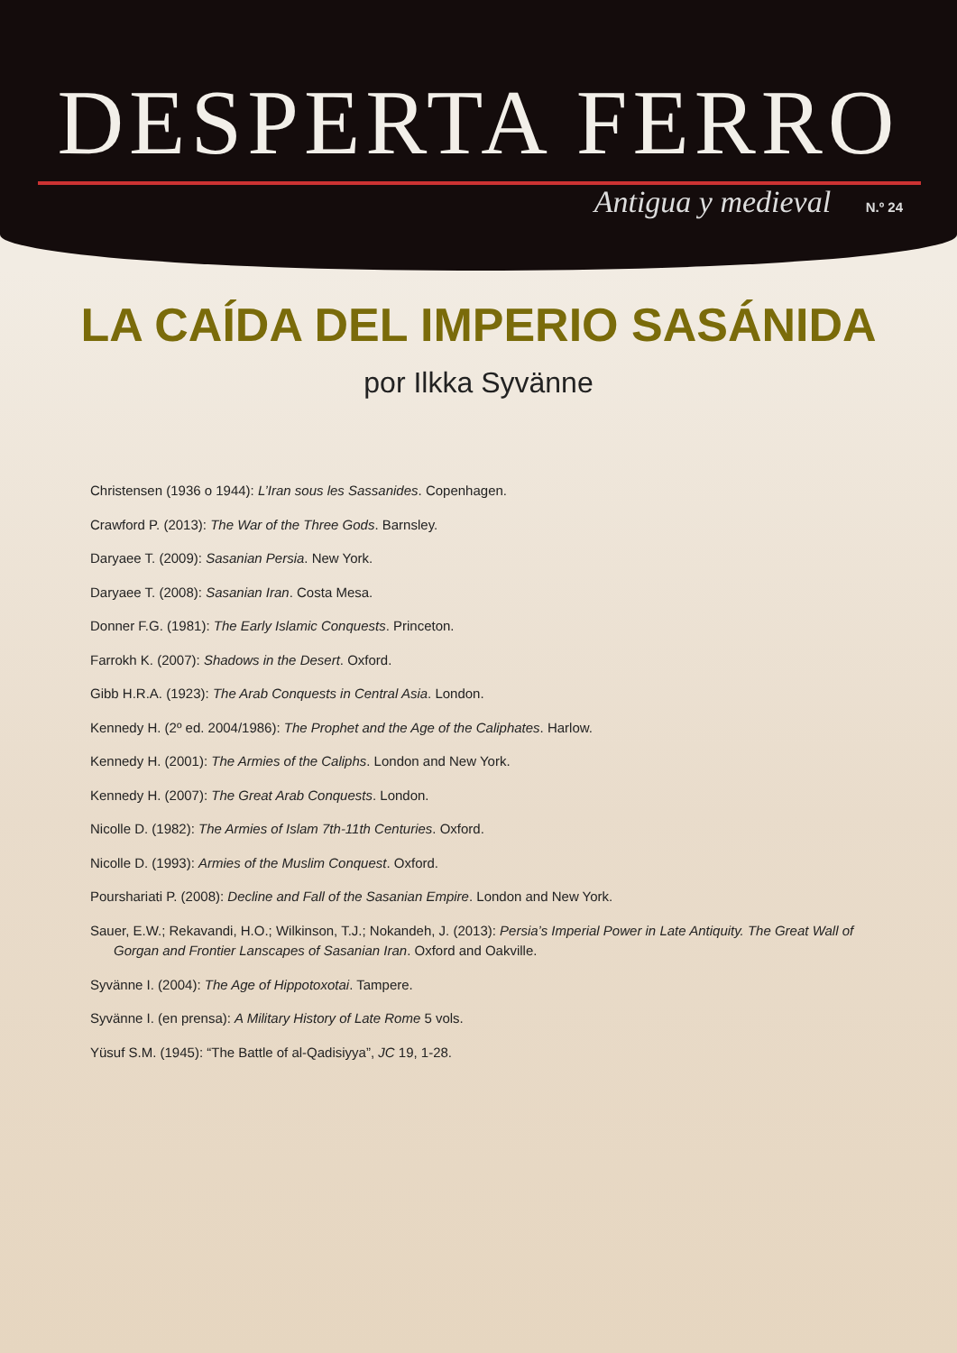DESPERTA FERRO
Antigua y medieval N.º 24
LA CAÍDA DEL IMPERIO SASÁNIDA
por Ilkka Syvänne
Christensen (1936 o 1944): L’Iran sous les Sassanides. Copenhagen.
Crawford P. (2013): The War of the Three Gods. Barnsley.
Daryaee T. (2009): Sasanian Persia. New York.
Daryaee T. (2008): Sasanian Iran. Costa Mesa.
Donner F.G. (1981): The Early Islamic Conquests. Princeton.
Farrokh K. (2007): Shadows in the Desert. Oxford.
Gibb H.R.A. (1923): The Arab Conquests in Central Asia. London.
Kennedy H. (2º ed. 2004/1986): The Prophet and the Age of the Caliphates. Harlow.
Kennedy H. (2001): The Armies of the Caliphs. London and New York.
Kennedy H. (2007): The Great Arab Conquests. London.
Nicolle D. (1982): The Armies of Islam 7th-11th Centuries. Oxford.
Nicolle D. (1993): Armies of the Muslim Conquest. Oxford.
Pourshariati P. (2008): Decline and Fall of the Sasanian Empire. London and New York.
Sauer, E.W.; Rekavandi, H.O.; Wilkinson, T.J.; Nokandeh, J. (2013): Persia’s Imperial Power in Late Antiquity. The Great Wall of Gorgan and Frontier Lanscapes of Sasanian Iran. Oxford and Oakville.
Syvänne I. (2004): The Age of Hippotoxotai. Tampere.
Syvänne I. (en prensa): A Military History of Late Rome 5 vols.
Yüsuf S.M. (1945): “The Battle of al-Qadisiyya”, JC 19, 1-28.